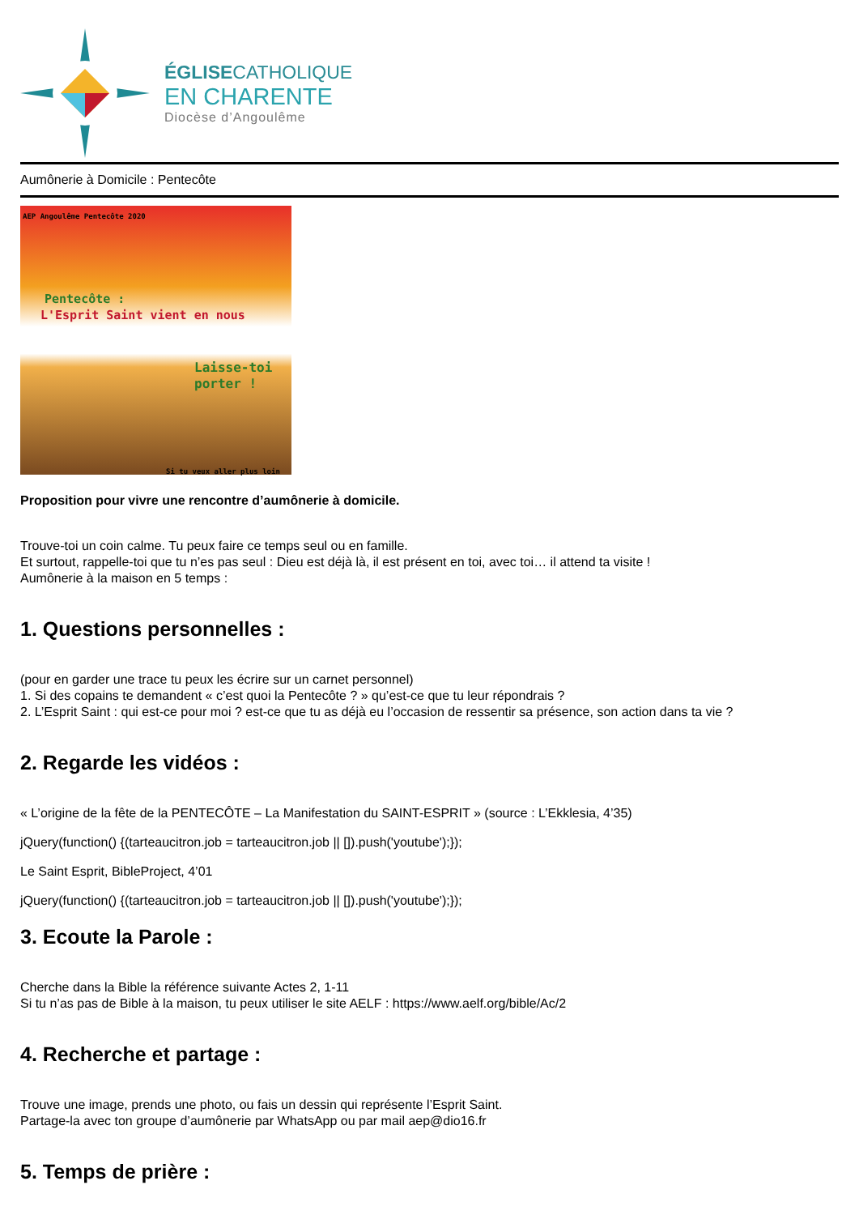ÉGLISECATHOLIQUE
EN CHARENTE
Diocèse d’Angoulême
Aumônerie à Domicile : Pentecôte
AEP Angoulême Pentecôte 2020
Pentecôte :
L'Esprit Saint vient en nous
Laisse-toi porter !
Si tu veux aller plus loin
Proposition pour vivre une rencontre d’aumônerie à domicile.
Trouve-toi un coin calme. Tu peux faire ce temps seul ou en famille.
Et surtout, rappelle-toi que tu n’es pas seul : Dieu est déjà là, il est présent en toi, avec toi… il attend ta visite !
Aumônerie à la maison en 5 temps :
1. Questions personnelles :
(pour en garder une trace tu peux les écrire sur un carnet personnel)
1. Si des copains te demandent « c’est quoi la Pentecôte ? » qu’est-ce que tu leur répondrais ?
2. L’Esprit Saint : qui est-ce pour moi ? est-ce que tu as déjà eu l’occasion de ressentir sa présence, son action dans ta vie ?
2. Regarde les vidéos :
« L’origine de la fête de la PENTECÔTE – La Manifestation du SAINT-ESPRIT » (source : L’Ekklesia, 4’35)
jQuery(function() {(tarteaucitron.job = tarteaucitron.job || []).push('youtube');});
Le Saint Esprit, BibleProject, 4’01
jQuery(function() {(tarteaucitron.job = tarteaucitron.job || []).push('youtube');});
3. Ecoute la Parole :
Cherche dans la Bible la référence suivante Actes 2, 1-11
Si tu n’as pas de Bible à la maison, tu peux utiliser le site AELF : https://www.aelf.org/bible/Ac/2
4. Recherche et partage :
Trouve une image, prends une photo, ou fais un dessin qui représente l’Esprit Saint.
Partage-la avec ton groupe d’aumônerie par WhatsApp ou par mail aep@dio16.fr
5. Temps de prière :